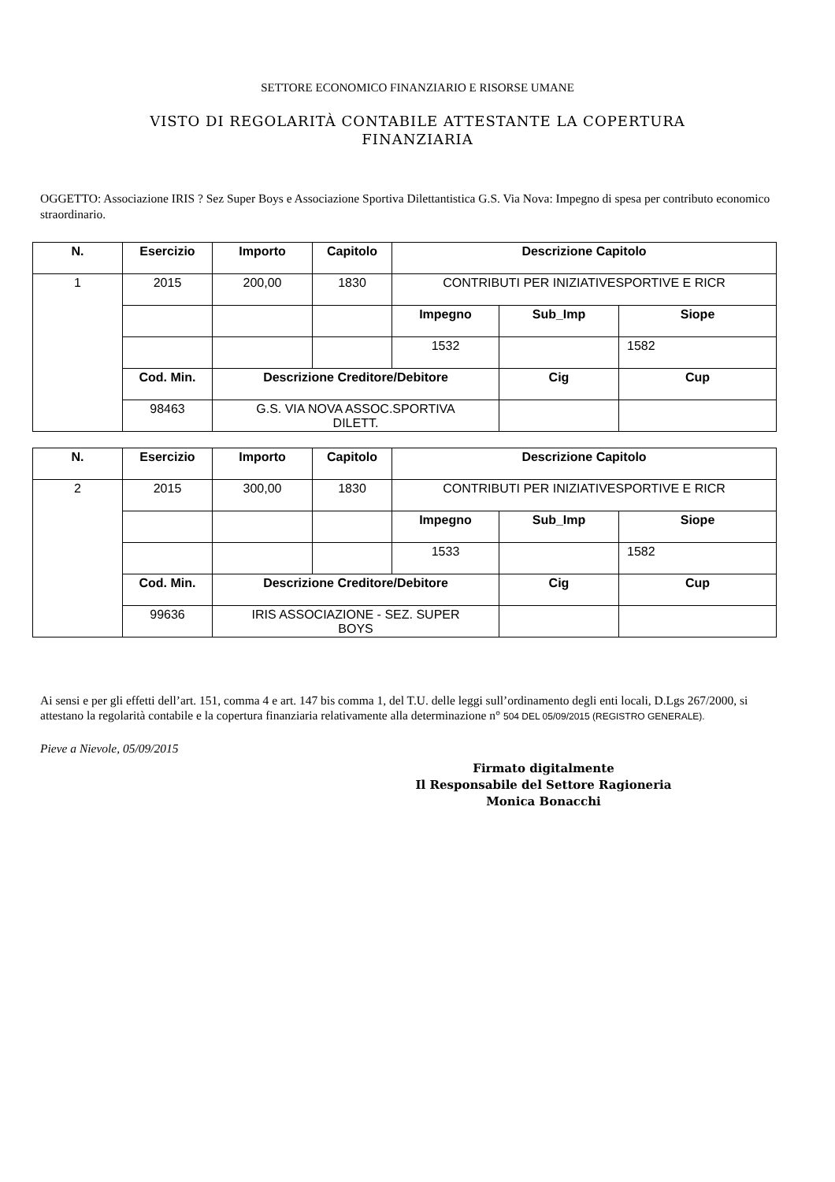SETTORE ECONOMICO FINANZIARIO E RISORSE UMANE
VISTO DI REGOLARITÀ CONTABILE ATTESTANTE LA COPERTURA
FINANZIARIA
OGGETTO: Associazione IRIS ? Sez Super Boys e Associazione Sportiva Dilettantistica G.S. Via Nova: Impegno di spesa per contributo economico straordinario.
| N. | Esercizio | Importo | Capitolo | Descrizione Capitolo | | |
| --- | --- | --- | --- | --- | --- | --- |
| 1 | 2015 | 200,00 | 1830 | CONTRIBUTI PER INIZIATIVESPORTIVE E RICR | | |
| | | | | Impegno | Sub_Imp | Siope |
| | | | | 1532 | | 1582 |
| | Cod. Min. | Descrizione Creditore/Debitore | | | Cig | Cup |
| | 98463 | G.S. VIA NOVA ASSOC.SPORTIVA DILETT. | | | | |
| N. | Esercizio | Importo | Capitolo | Descrizione Capitolo | | |
| --- | --- | --- | --- | --- | --- | --- |
| 2 | 2015 | 300,00 | 1830 | CONTRIBUTI PER INIZIATIVESPORTIVE E RICR | | |
| | | | | Impegno | Sub_Imp | Siope |
| | | | | 1533 | | 1582 |
| | Cod. Min. | Descrizione Creditore/Debitore | | | Cig | Cup |
| | 99636 | IRIS ASSOCIAZIONE - SEZ. SUPER BOYS | | | | |
Ai sensi e per gli effetti dell’art. 151, comma 4 e art. 147 bis comma 1, del T.U. delle leggi sull’ordinamento degli enti locali, D.Lgs 267/2000, si attestano la regolarità contabile e la copertura finanziaria relativamente alla determinazione n° 504 DEL 05/09/2015 (REGISTRO GENERALE).
Pieve a Nievole, 05/09/2015
Firmato digitalmente
Il Responsabile del Settore Ragioneria
Monica Bonacchi